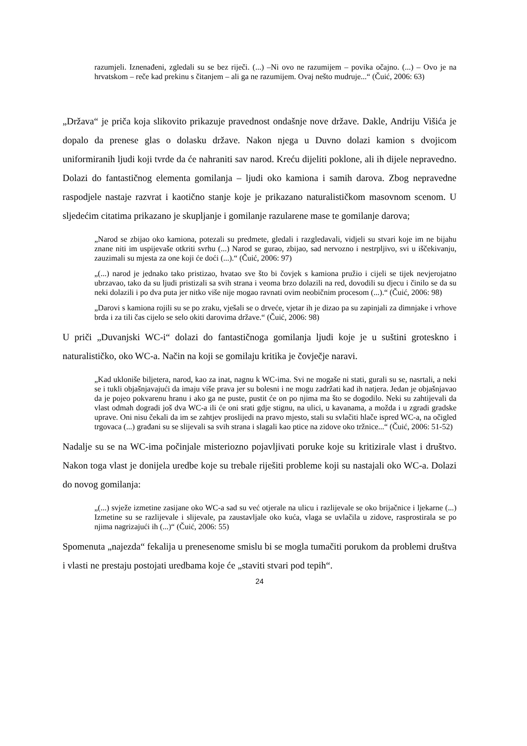razumjeli. Iznenađeni, zgledali su se bez riječi. (...) –Ni ovo ne razumijem – povika očajno. (...) – Ovo je na hrvatskom – reče kad prekinu s čitanjem – ali ga ne razumijem. Ovaj nešto mudruje...“ (Čuić, 2006: 63)
„Država“ je priča koja slikovito prikazuje pravednost ondašnje nove države. Dakle, Andriju Višića je dopalo da prenese glas o dolasku države. Nakon njega u Duvno dolazi kamion s dvojicom uniformiranih ljudi koji tvrde da će nahraniti sav narod. Kreću dijeliti poklone, ali ih dijele nepravedno. Dolazi do fantastičnog elementa gomilanja – ljudi oko kamiona i samih darova. Zbog nepravedne raspodjele nastaje razvrat i kaotično stanje koje je prikazano naturalističkom masovnom scenom. U sljedećim citatima prikazano je skupljanje i gomilanje razularene mase te gomilanje darova;
„Narod se zbijao oko kamiona, potezali su predmete, gledali i razgledavali, vidjeli su stvari koje im ne bijahu znane niti im uspijevaše otkriti svrhu (...) Narod se gurao, zbijao, sad nervozno i nestrpljivo, svi u iščekivanju, zauzimali su mjesta za one koji će doći (...).“ (Čuić, 2006: 97)
„(...) narod je jednako tako pristizao, hvatao sve što bi čovjek s kamiona pružio i cijeli se tijek nevjerojatno ubrzavao, tako da su ljudi pristizali sa svih strana i veoma brzo dolazili na red, dovodili su djecu i činilo se da su neki dolazili i po dva puta jer nitko više nije mogao ravnati ovim neobičnim procesom (...).“ (Čuić, 2006: 98)
„Darovi s kamiona rojili su se po zraku, vješali se o drveće, vjetar ih je dizao pa su zapinjali za dimnjake i vrhove brda i za tili čas cijelo se selo okiti darovima države.“ (Čuić, 2006: 98)
U priči „Duvanjski WC-i“ dolazi do fantastičnoga gomilanja ljudi koje je u suštini groteskno i naturalističko, oko WC-a. Način na koji se gomilaju kritika je čovječje naravi.
„Kad ukloniše biljetera, narod, kao za inat, nagnu k WC-ima. Svi ne mogaše ni stati, gurali su se, nasrtali, a neki se i tukli objašnjavajući da imaju više prava jer su bolesni i ne mogu zadržati kad ih natjera. Jedan je objašnjavao da je pojeo pokvarenu hranu i ako ga ne puste, pustit će on po njima ma što se dogodilo. Neki su zahtijevali da vlast odmah dogradi još dva WC-a ili će oni srati gdje stignu, na ulici, u kavanama, a možda i u zgradi gradske uprave. Oni nisu čekali da im se zahtjev proslijedi na pravo mjesto, stali su svlačiti hlače ispred WC-a, na očigled trgovaca (...) građani su se slijevali sa svih strana i slagali kao ptice na zidove oko tržnice...“ (Čuić, 2006: 51-52)
Nadalje su se na WC-ima počinjale misteriozno pojavljivati poruke koje su kritizirale vlast i društvo. Nakon toga vlast je donijela uredbe koje su trebale riješiti probleme koji su nastajali oko WC-a. Dolazi do novog gomilanja:
„(...) svježe izmetine zasijane oko WC-a sad su već otjerale na ulicu i razlijevale se oko brijačnice i ljekarne (...) Izmetine su se razlijevale i slijevale, pa zaustavljale oko kuća, vlaga se uvlačila u zidove, rasprostirala se po njima nagrizajući ih (...)“ (Čuić, 2006: 55)
Spomenuta „najezda“ fekalija u prenesenome smislu bi se mogla tumačiti porukom da problemi društva i vlasti ne prestaju postojati uredbama koje će „staviti stvari pod tepih“.
24